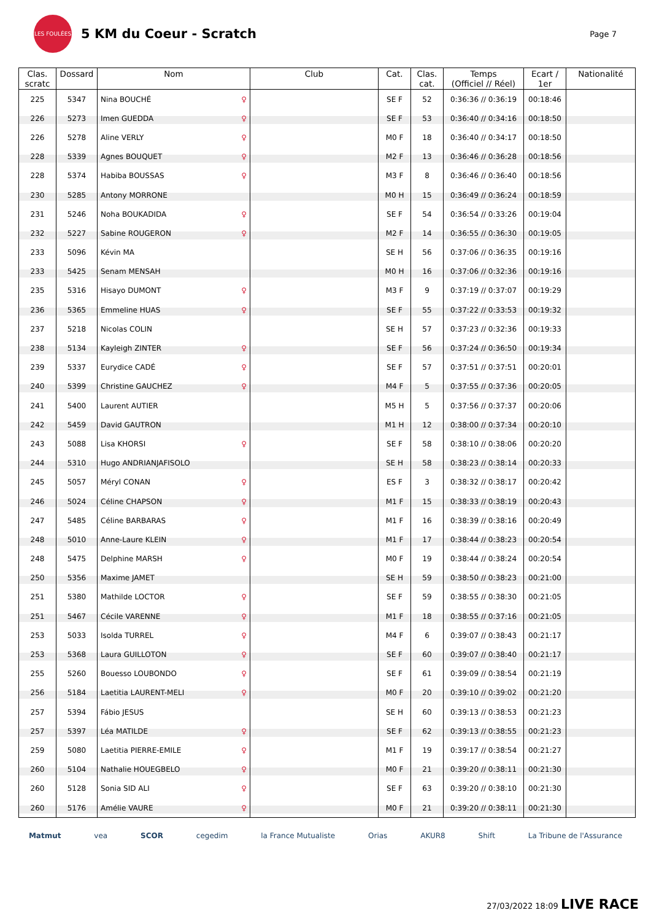LES FOULÉES
5 KM du Coeur - Scratch
Page 7
| Clas. scratc | Dossard | Nom | Club | Cat. | Clas. cat. | Temps (Officiel // Réel) | Ecart / 1er | Nationalité |
| --- | --- | --- | --- | --- | --- | --- | --- | --- |
| 225 | 5347 | Nina BOUCHÉ ♀ | | SE F | 52 | 0:36:36 // 0:36:19 | 00:18:46 | |
| 226 | 5273 | Imen GUEDDA ♀ | | SE F | 53 | 0:36:40 // 0:34:16 | 00:18:50 | |
| 226 | 5278 | Aline VERLY ♀ | | M0 F | 18 | 0:36:40 // 0:34:17 | 00:18:50 | |
| 228 | 5339 | Agnes BOUQUET ♀ | | M2 F | 13 | 0:36:46 // 0:36:28 | 00:18:56 | |
| 228 | 5374 | Habiba BOUSSAS ♀ | | M3 F | 8 | 0:36:46 // 0:36:40 | 00:18:56 | |
| 230 | 5285 | Antony MORRONE | | M0 H | 15 | 0:36:49 // 0:36:24 | 00:18:59 | |
| 231 | 5246 | Noha BOUKADIDA ♀ | | SE F | 54 | 0:36:54 // 0:33:26 | 00:19:04 | |
| 232 | 5227 | Sabine ROUGERON ♀ | | M2 F | 14 | 0:36:55 // 0:36:30 | 00:19:05 | |
| 233 | 5096 | Kévin MA | | SE H | 56 | 0:37:06 // 0:36:35 | 00:19:16 | |
| 233 | 5425 | Senam MENSAH | | M0 H | 16 | 0:37:06 // 0:32:36 | 00:19:16 | |
| 235 | 5316 | Hisayo DUMONT ♀ | | M3 F | 9 | 0:37:19 // 0:37:07 | 00:19:29 | |
| 236 | 5365 | Emmeline HUAS ♀ | | SE F | 55 | 0:37:22 // 0:33:53 | 00:19:32 | |
| 237 | 5218 | Nicolas COLIN | | SE H | 57 | 0:37:23 // 0:32:36 | 00:19:33 | |
| 238 | 5134 | Kayleigh ZINTER ♀ | | SE F | 56 | 0:37:24 // 0:36:50 | 00:19:34 | |
| 239 | 5337 | Eurydice CADÉ ♀ | | SE F | 57 | 0:37:51 // 0:37:51 | 00:20:01 | |
| 240 | 5399 | Christine GAUCHEZ ♀ | | M4 F | 5 | 0:37:55 // 0:37:36 | 00:20:05 | |
| 241 | 5400 | Laurent AUTIER | | M5 H | 5 | 0:37:56 // 0:37:37 | 00:20:06 | |
| 242 | 5459 | David GAUTRON | | M1 H | 12 | 0:38:00 // 0:37:34 | 00:20:10 | |
| 243 | 5088 | Lisa KHORSI ♀ | | SE F | 58 | 0:38:10 // 0:38:06 | 00:20:20 | |
| 244 | 5310 | Hugo ANDRIANJAFISOLO | | SE H | 58 | 0:38:23 // 0:38:14 | 00:20:33 | |
| 245 | 5057 | Méryl CONAN ♀ | | ES F | 3 | 0:38:32 // 0:38:17 | 00:20:42 | |
| 246 | 5024 | Céline CHAPSON ♀ | | M1 F | 15 | 0:38:33 // 0:38:19 | 00:20:43 | |
| 247 | 5485 | Céline BARBARAS ♀ | | M1 F | 16 | 0:38:39 // 0:38:16 | 00:20:49 | |
| 248 | 5010 | Anne-Laure KLEIN ♀ | | M1 F | 17 | 0:38:44 // 0:38:23 | 00:20:54 | |
| 248 | 5475 | Delphine MARSH ♀ | | M0 F | 19 | 0:38:44 // 0:38:24 | 00:20:54 | |
| 250 | 5356 | Maxime JAMET | | SE H | 59 | 0:38:50 // 0:38:23 | 00:21:00 | |
| 251 | 5380 | Mathilde LOCTOR ♀ | | SE F | 59 | 0:38:55 // 0:38:30 | 00:21:05 | |
| 251 | 5467 | Cécile VARENNE ♀ | | M1 F | 18 | 0:38:55 // 0:37:16 | 00:21:05 | |
| 253 | 5033 | Isolda TURREL ♀ | | M4 F | 6 | 0:39:07 // 0:38:43 | 00:21:17 | |
| 253 | 5368 | Laura GUILLOTON ♀ | | SE F | 60 | 0:39:07 // 0:38:40 | 00:21:17 | |
| 255 | 5260 | Bouesso LOUBONDO ♀ | | SE F | 61 | 0:39:09 // 0:38:54 | 00:21:19 | |
| 256 | 5184 | Laetitia LAURENT-MELI ♀ | | M0 F | 20 | 0:39:10 // 0:39:02 | 00:21:20 | |
| 257 | 5394 | Fábio JESUS | | SE H | 60 | 0:39:13 // 0:38:53 | 00:21:23 | |
| 257 | 5397 | Léa MATILDE ♀ | | SE F | 62 | 0:39:13 // 0:38:55 | 00:21:23 | |
| 259 | 5080 | Laetitia PIERRE-EMILE ♀ | | M1 F | 19 | 0:39:17 // 0:38:54 | 00:21:27 | |
| 260 | 5104 | Nathalie HOUEGBELO ♀ | | M0 F | 21 | 0:39:20 // 0:38:11 | 00:21:30 | |
| 260 | 5128 | Sonia SID ALI ♀ | | SE F | 63 | 0:39:20 // 0:38:10 | 00:21:30 | |
| 260 | 5176 | Amélie VAURE ♀ | | M0 F | 21 | 0:39:20 // 0:38:11 | 00:21:30 | |
Matmut vea SCOR cegedim la France Mutualiste Orias AKUR8 Shift La Tribune de l'Assurance
27/03/2022 18:09 LIVE RACE